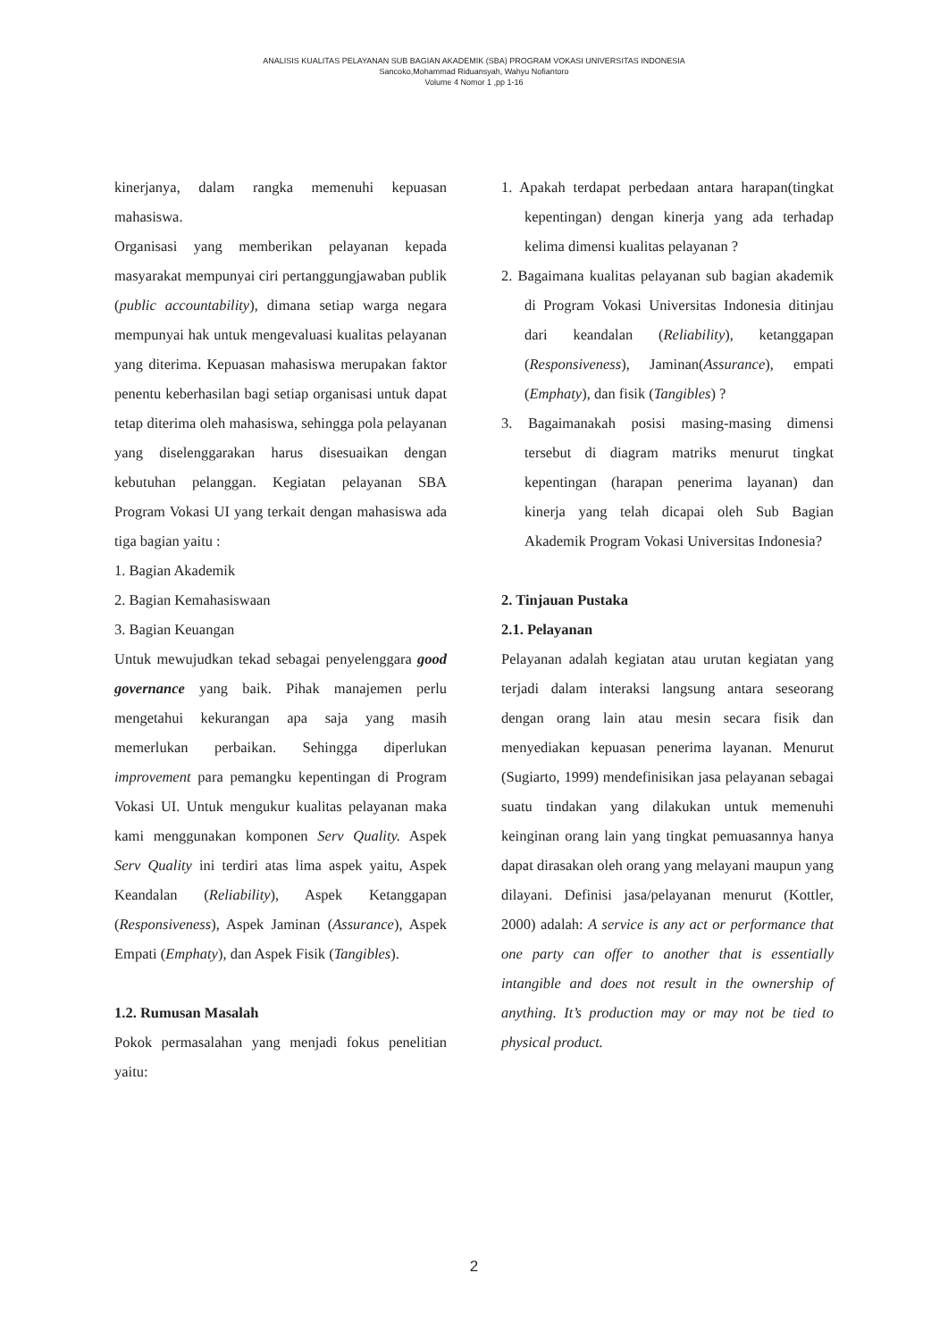ANALISIS KUALITAS PELAYANAN SUB BAGIAN AKADEMIK (SBA) PROGRAM VOKASI UNIVERSITAS INDONESIA
Sancoko,Mohammad Riduansyah, Wahyu Nofiantoro
Volume 4 Nomor 1 ,pp 1-16
kinerjanya, dalam rangka memenuhi kepuasan mahasiswa.
Organisasi yang memberikan pelayanan kepada masyarakat mempunyai ciri pertanggungjawaban publik (public accountability), dimana setiap warga negara mempunyai hak untuk mengevaluasi kualitas pelayanan yang diterima. Kepuasan mahasiswa merupakan faktor penentu keberhasilan bagi setiap organisasi untuk dapat tetap diterima oleh mahasiswa, sehingga pola pelayanan yang diselenggarakan harus disesuaikan dengan kebutuhan pelanggan. Kegiatan pelayanan SBA Program Vokasi UI yang terkait dengan mahasiswa ada tiga bagian yaitu :
1. Bagian Akademik
2. Bagian Kemahasiswaan
3. Bagian Keuangan
Untuk mewujudkan tekad sebagai penyelenggara good governance yang baik. Pihak manajemen perlu mengetahui kekurangan apa saja yang masih memerlukan perbaikan. Sehingga diperlukan improvement para pemangku kepentingan di Program Vokasi UI. Untuk mengukur kualitas pelayanan maka kami menggunakan komponen Serv Quality. Aspek Serv Quality ini terdiri atas lima aspek yaitu, Aspek Keandalan (Reliability), Aspek Ketanggapan (Responsiveness), Aspek Jaminan (Assurance), Aspek Empati (Emphaty), dan Aspek Fisik (Tangibles).
1.2. Rumusan Masalah
Pokok permasalahan yang menjadi fokus penelitian yaitu:
1. Apakah terdapat perbedaan antara harapan(tingkat kepentingan) dengan kinerja yang ada terhadap kelima dimensi kualitas pelayanan ?
2. Bagaimana kualitas pelayanan sub bagian akademik di Program Vokasi Universitas Indonesia ditinjau dari keandalan (Reliability), ketanggapan (Responsiveness), Jaminan(Assurance), empati (Emphaty), dan fisik (Tangibles) ?
3. Bagaimanakah posisi masing-masing dimensi tersebut di diagram matriks menurut tingkat kepentingan (harapan penerima layanan) dan kinerja yang telah dicapai oleh Sub Bagian Akademik Program Vokasi Universitas Indonesia?
2. Tinjauan Pustaka
2.1. Pelayanan
Pelayanan adalah kegiatan atau urutan kegiatan yang terjadi dalam interaksi langsung antara seseorang dengan orang lain atau mesin secara fisik dan menyediakan kepuasan penerima layanan. Menurut (Sugiarto, 1999) mendefinisikan jasa pelayanan sebagai suatu tindakan yang dilakukan untuk memenuhi keinginan orang lain yang tingkat pemuasannya hanya dapat dirasakan oleh orang yang melayani maupun yang dilayani. Definisi jasa/pelayanan menurut (Kottler, 2000) adalah: A service is any act or performance that one party can offer to another that is essentially intangible and does not result in the ownership of anything. It’s production may or may not be tied to physical product.
2